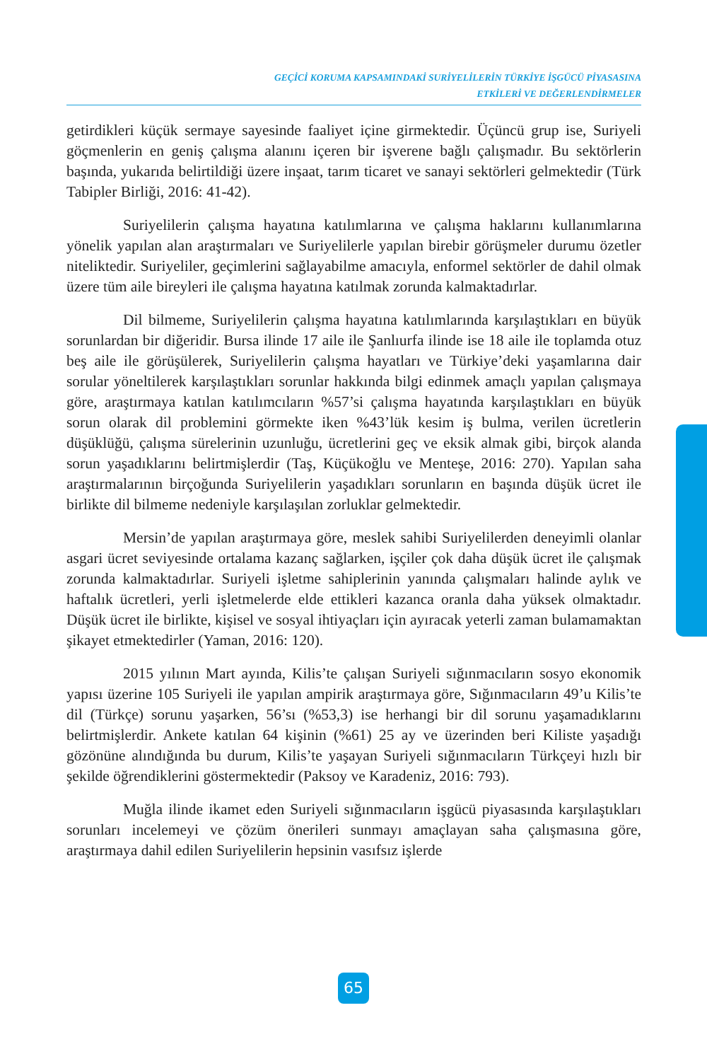GEÇİCİ KORUMA KAPSAMINDAKİ SURİYELİLERİN TÜRKİYE İŞGÜCÜ PİYASASINA
ETKİLERİ VE DEĞERLENDİRMELER
getirdikleri küçük sermaye sayesinde faaliyet içine girmektedir. Üçüncü grup ise, Suriyeli göçmenlerin en geniş çalışma alanını içeren bir işverene bağlı çalışmadır. Bu sektörlerin başında, yukarıda belirtildiği üzere inşaat, tarım ticaret ve sanayi sektörleri gelmektedir (Türk Tabipler Birliği, 2016: 41-42).
Suriyelilerin çalışma hayatına katılımlarına ve çalışma haklarını kullanımlarına yönelik yapılan alan araştırmaları ve Suriyelilerle yapılan birebir görüşmeler durumu özetler niteliktedir. Suriyeliler, geçimlerini sağlayabilme amacıyla, enformel sektörler de dahil olmak üzere tüm aile bireyleri ile çalışma hayatına katılmak zorunda kalmaktadırlar.
Dil bilmeme, Suriyelilerin çalışma hayatına katılımlarında karşılaştıkları en büyük sorunlardan bir diğeridir. Bursa ilinde 17 aile ile Şanlıurfa ilinde ise 18 aile ile toplamda otuz beş aile ile görüşülerek, Suriyelilerin çalışma hayatları ve Türkiye’deki yaşamlarına dair sorular yöneltilerek karşılaştıkları sorunlar hakkında bilgi edinmek amaçlı yapılan çalışmaya göre, araştırmaya katılan katılımcıların %57’si çalışma hayatında karşılaştıkları en büyük sorun olarak dil problemini görmekte iken %43’lük kesim iş bulma, verilen ücretlerin düşüklüğü, çalışma sürelerinin uzunluğu, ücretlerini geç ve eksik almak gibi, birçok alanda sorun yaşadıklarını belirtmişlerdir (Taş, Küçükoğlu ve Menteşe, 2016: 270). Yapılan saha araştırmalarının birçoğunda Suriyelilerin yaşadıkları sorunların en başında düşük ücret ile birlikte dil bilmeme nedeniyle karşılaşılan zorluklar gelmektedir.
Mersin’de yapılan araştırmaya göre, meslek sahibi Suriyelilerden deneyimli olanlar asgari ücret seviyesinde ortalama kazanç sağlarken, işçiler çok daha düşük ücret ile çalışmak zorunda kalmaktadırlar. Suriyeli işletme sahiplerinin yanında çalışmaları halinde aylık ve haftalık ücretleri, yerli işletmelerde elde ettikleri kazanca oranla daha yüksek olmaktadır. Düşük ücret ile birlikte, kişisel ve sosyal ihtiyaçları için ayıracak yeterli zaman bulamamaktan şikayet etmektedirler (Yaman, 2016: 120).
2015 yılının Mart ayında, Kilis’te çalışan Suriyeli sığınmacıların sosyo ekonomik yapısı üzerine 105 Suriyeli ile yapılan ampirik araştırmaya göre, Sığınmacıların 49’u Kilis’te dil (Türkçe) sorunu yaşarken, 56’sı (%53,3) ise herhangi bir dil sorunu yaşamadıklarını belirtmişlerdir. Ankete katılan 64 kişinin (%61) 25 ay ve üzerinden beri Kiliste yaşadığı gözönüne alındığında bu durum, Kilis’te yaşayan Suriyeli sığınmacıların Türkçeyi hızlı bir şekilde öğrendiklerini göstermektedir (Paksoy ve Karadeniz, 2016: 793).
Muğla ilinde ikamet eden Suriyeli sığınmacıların işgücü piyasasında karşılaştıkları sorunları incelemeyi ve çözüm önerileri sunmayı amaçlayan saha çalışmasına göre, araştırmaya dahil edilen Suriyelilerin hepsinin vasıfsız işlerde
65